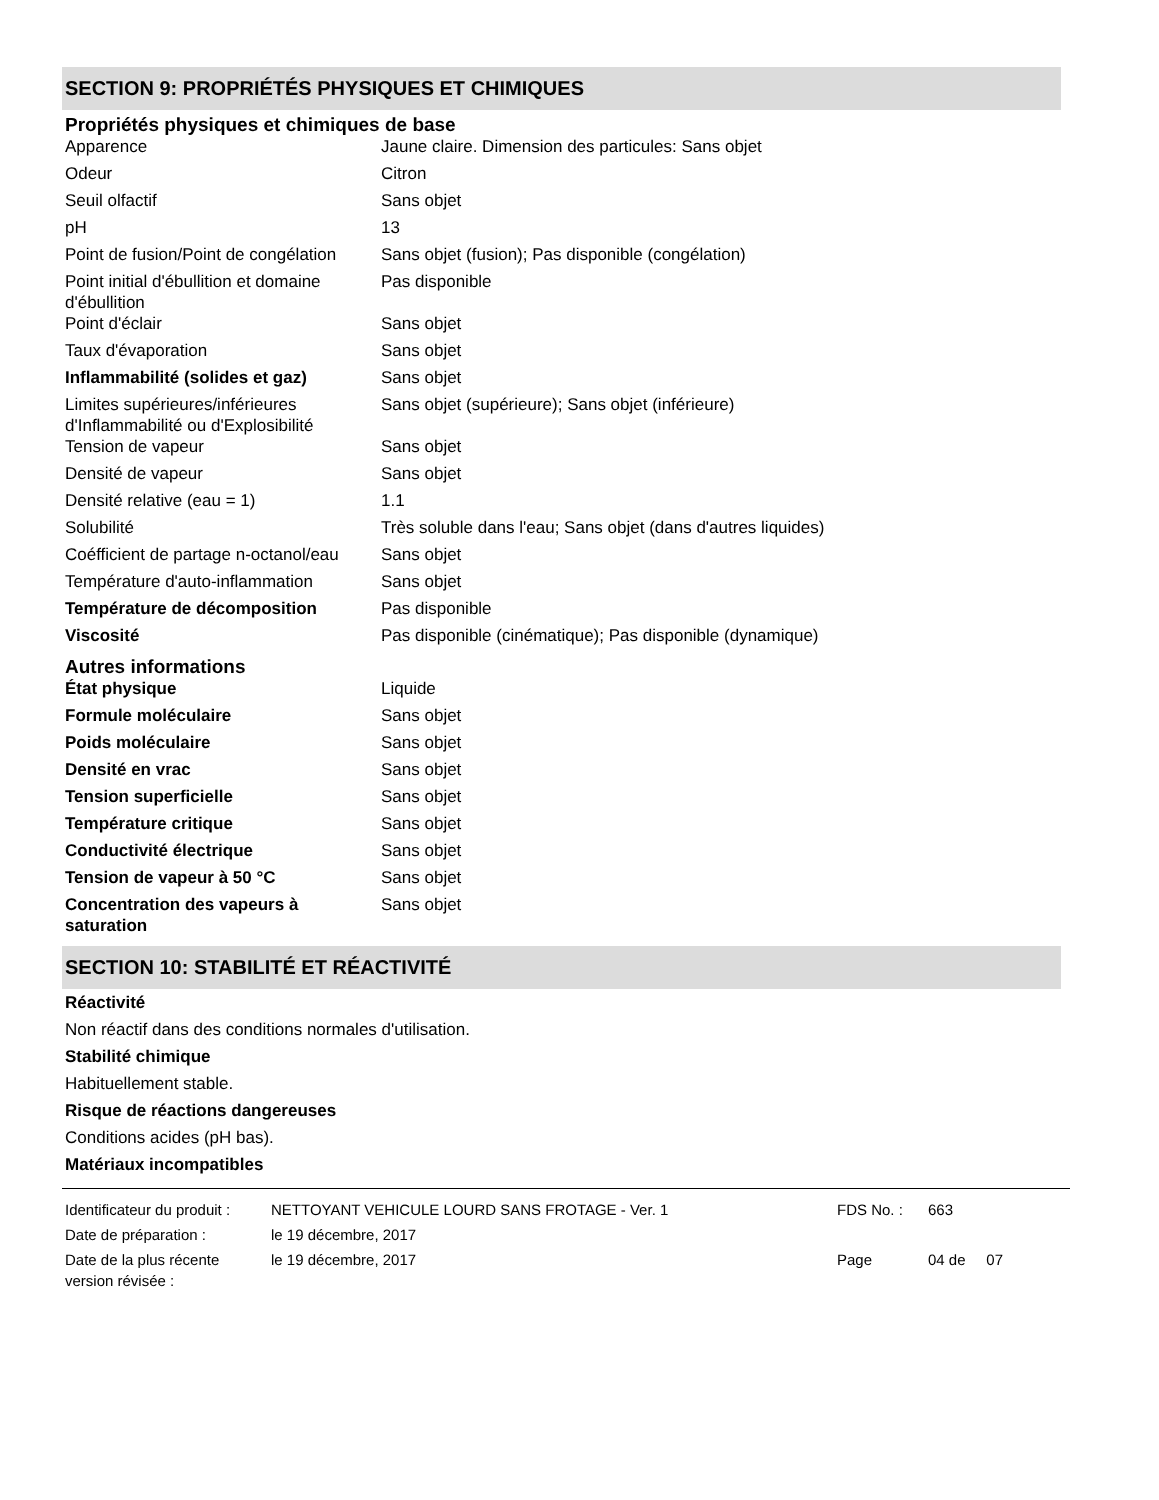SECTION 9: PROPRIÉTÉS PHYSIQUES ET CHIMIQUES
Propriétés physiques et chimiques de base
| Apparence | Jaune claire. Dimension des particules: Sans objet |
| Odeur | Citron |
| Seuil olfactif | Sans objet |
| pH | 13 |
| Point de fusion/Point de congélation | Sans objet (fusion); Pas disponible (congélation) |
| Point initial d'ébullition et domaine d'ébullition | Pas disponible |
| Point d'éclair | Sans objet |
| Taux d'évaporation | Sans objet |
| Inflammabilité (solides et gaz) | Sans objet |
| Limites supérieures/inférieures d'Inflammabilité ou d'Explosibilité | Sans objet (supérieure); Sans objet (inférieure) |
| Tension de vapeur | Sans objet |
| Densité de vapeur | Sans objet |
| Densité relative (eau = 1) | 1.1 |
| Solubilité | Très soluble dans l'eau; Sans objet (dans d'autres liquides) |
| Coéfficient de partage n-octanol/eau | Sans objet |
| Température d'auto-inflammation | Sans objet |
| Température de décomposition | Pas disponible |
| Viscosité | Pas disponible (cinématique); Pas disponible (dynamique) |
Autres informations
| État physique | Liquide |
| Formule moléculaire | Sans objet |
| Poids moléculaire | Sans objet |
| Densité en vrac | Sans objet |
| Tension superficielle | Sans objet |
| Température critique | Sans objet |
| Conductivité électrique | Sans objet |
| Tension de vapeur à 50 °C | Sans objet |
| Concentration des vapeurs à saturation | Sans objet |
SECTION 10: STABILITÉ ET RÉACTIVITÉ
Réactivité
Non réactif dans des conditions normales d'utilisation.
Stabilité chimique
Habituellement stable.
Risque de réactions dangereuses
Conditions acides (pH bas).
Matériaux incompatibles
| Identificateur du produit : | NETTOYANT VEHICULE LOURD SANS FROTAGE - Ver. 1 | FDS No. : | 663 |
| Date de préparation : | le 19 décembre, 2017 | | |
| Date de la plus récente version révisée : | le 19 décembre, 2017 | Page | 04 de 07 |